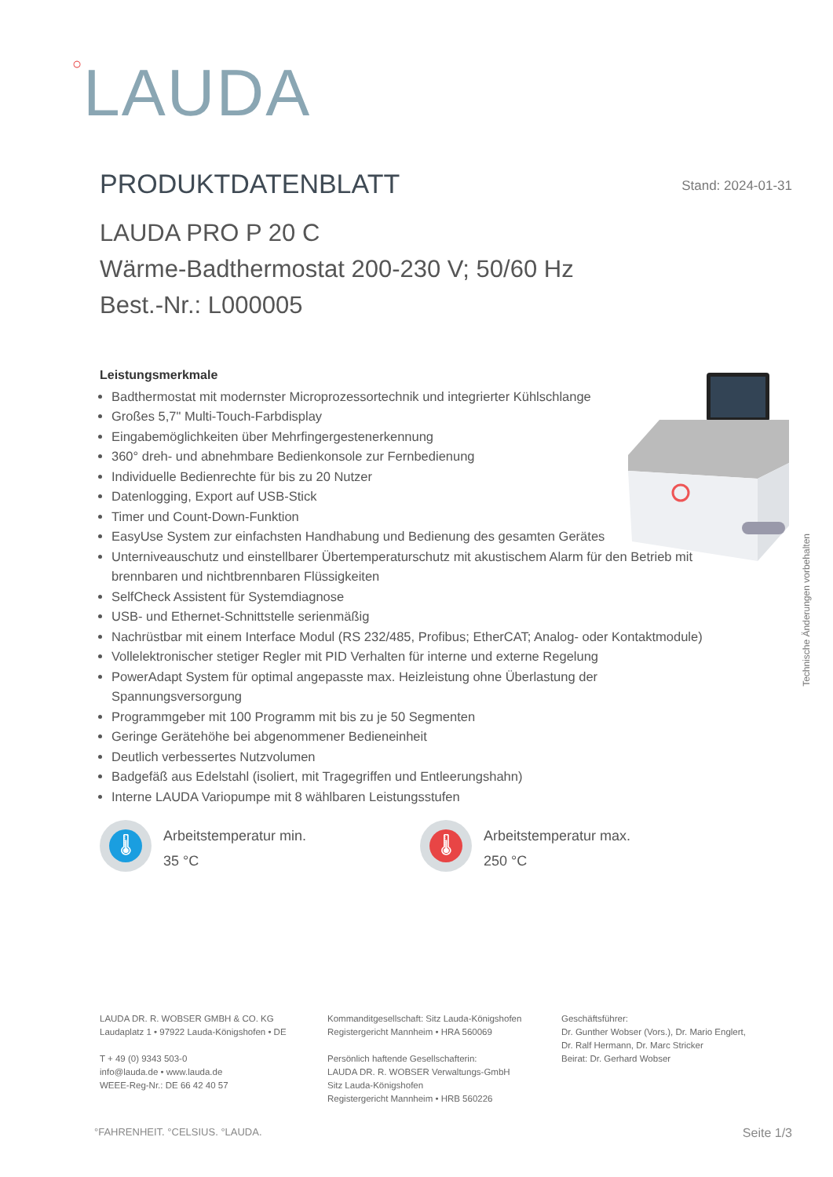○LAUDA
PRODUKTDATENBLATT Stand: 2024-01-31
LAUDA PRO P 20 C
Wärme-Badthermostat 200-230 V; 50/60 Hz
Best.-Nr.: L000005
Leistungsmerkmale
Badthermostat mit modernster Microprozessortechnik und integrierter Kühlschlange
Großes 5,7" Multi-Touch-Farbdisplay
Eingabemöglichkeiten über Mehrfingergestenerkennung
360° dreh- und abnehmbare Bedienkonsole zur Fernbedienung
Individuelle Bedienrechte für bis zu 20 Nutzer
Datenlogging, Export auf USB-Stick
Timer und Count-Down-Funktion
EasyUse System zur einfachsten Handhabung und Bedienung des gesamten Gerätes
Unterniveauschutz und einstellbarer Übertemperaturschutz mit akustischem Alarm für den Betrieb mit brennbaren und nichtbrennbaren Flüssigkeiten
SelfCheck Assistent für Systemdiagnose
USB- und Ethernet-Schnittstelle serienmäßig
Nachrüstbar mit einem Interface Modul (RS 232/485, Profibus; EtherCAT; Analog- oder Kontaktmodule)
Vollelektronischer stetiger Regler mit PID Verhalten für interne und externe Regelung
PowerAdapt System für optimal angepasste max. Heizleistung ohne Überlastung der Spannungsversorgung
Programmgeber mit 100 Programm mit bis zu je 50 Segmenten
Geringe Gerätehöhe bei abgenommener Bedieneinheit
Deutlich verbessertes Nutzvolumen
Badgefäß aus Edelstahl (isoliert, mit Tragegriffen und Entleerungshahn)
Interne LAUDA Variopumpe mit 8 wählbaren Leistungsstufen
Technische Änderungen vorbehalten
🌡
Arbeitstemperatur min.
35 °C
🌡
Arbeitstemperatur max.
250 °C
LAUDA DR. R. WOBSER GMBH & CO. KG
Laudaplatz 1 • 97922 Lauda-Königshofen • DE
T + 49 (0) 9343 503-0
info@lauda.de • www.lauda.de
WEEE-Reg-Nr.: DE 66 42 40 57
Kommanditgesellschaft: Sitz Lauda-Königshofen
Registergericht Mannheim • HRA 560069
Persönlich haftende Gesellschafterin:
LAUDA DR. R. WOBSER Verwaltungs-GmbH
Sitz Lauda-Königshofen
Registergericht Mannheim • HRB 560226
Geschäftsführer:
Dr. Gunther Wobser (Vors.), Dr. Mario Englert,
Dr. Ralf Hermann, Dr. Marc Stricker
Beirat: Dr. Gerhard Wobser
°FAHRENHEIT. °CELSIUS. °LAUDA. Seite 1/3